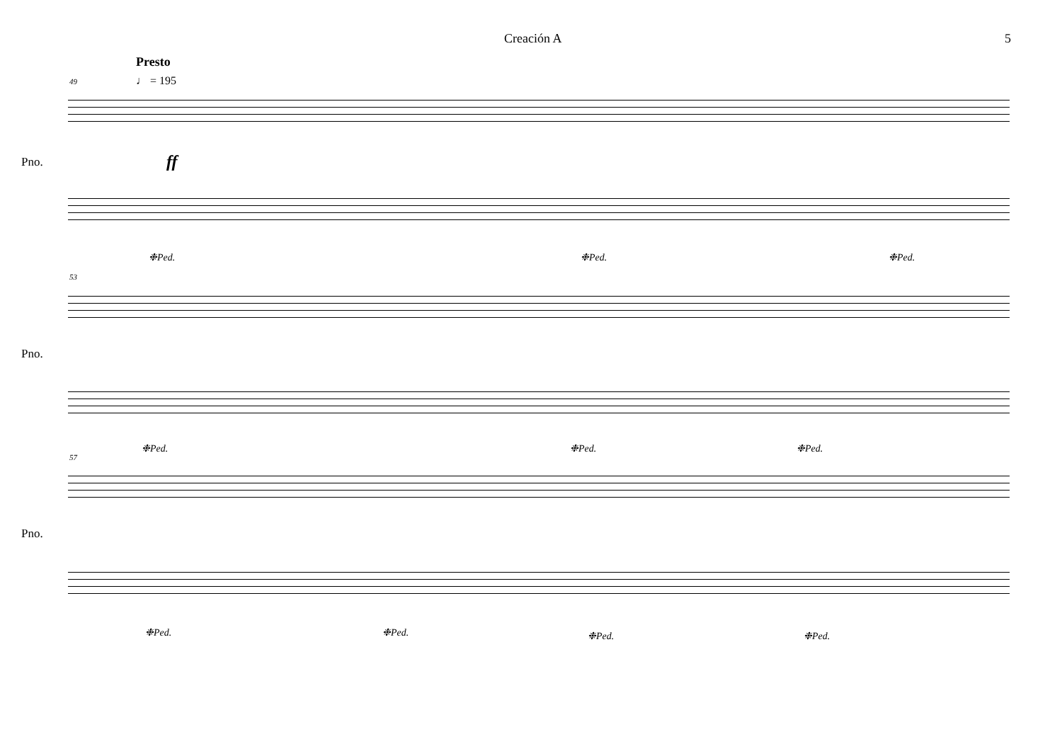Creación A 5
Presto
♩ = 195
49
Pno. ff
❉Ped. ❉Ped. ❉Ped.
53
Pno.
❉Ped. ❉Ped. ❉Ped.
57
Pno.
❉Ped. ❉Ped. ❉Ped. ❉Ped.